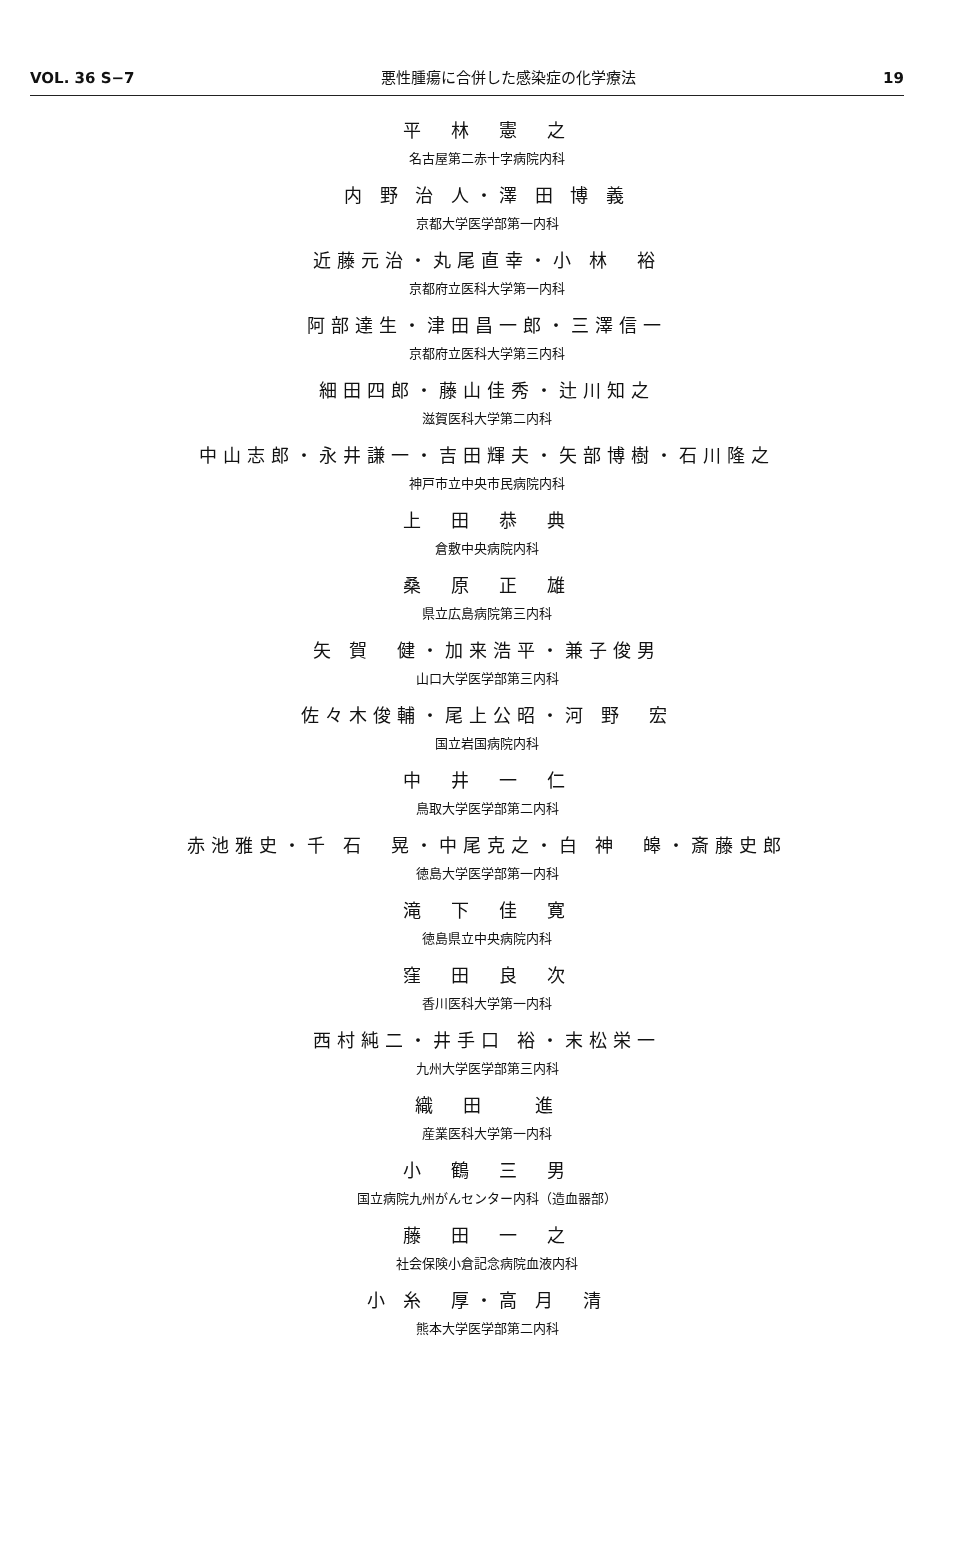VOL. 36 S−7 悪性腫瘍に合併した感染症の化学療法 19
平　林　憲　之
名古屋第二赤十字病院内科
内 野 治 人・澤 田 博 義
京都大学医学部第一内科
近藤元治・丸尾直幸・小 林　裕
京都府立医科大学第一内科
阿部達生・津田昌一郎・三澤信一
京都府立医科大学第三内科
細田四郎・藤山佳秀・辻川知之
滋賀医科大学第二内科
中山志郎・永井謙一・吉田輝夫・矢部博樹・石川隆之
神戸市立中央市民病院内科
上　田　恭　典
倉敷中央病院内科
桑　原　正　雄
県立広島病院第三内科
矢 賀　健・加来浩平・兼子俊男
山口大学医学部第三内科
佐々木俊輔・尾上公昭・河 野　宏
国立岩国病院内科
中　井　一　仁
鳥取大学医学部第二内科
赤池雅史・千 石　晃・中尾克之・白 神　皞・斎藤史郎
徳島大学医学部第一内科
滝　下　佳　寛
徳島県立中央病院内科
窪　田　良　次
香川医科大学第一内科
西村純二・井手口 裕・末松栄一
九州大学医学部第三内科
織　田　　進
産業医科大学第一内科
小　鶴　三　男
国立病院九州がんセンター内科（造血器部）
藤　田　一　之
社会保険小倉記念病院血液内科
小 糸　厚・高 月　清
熊本大学医学部第二内科